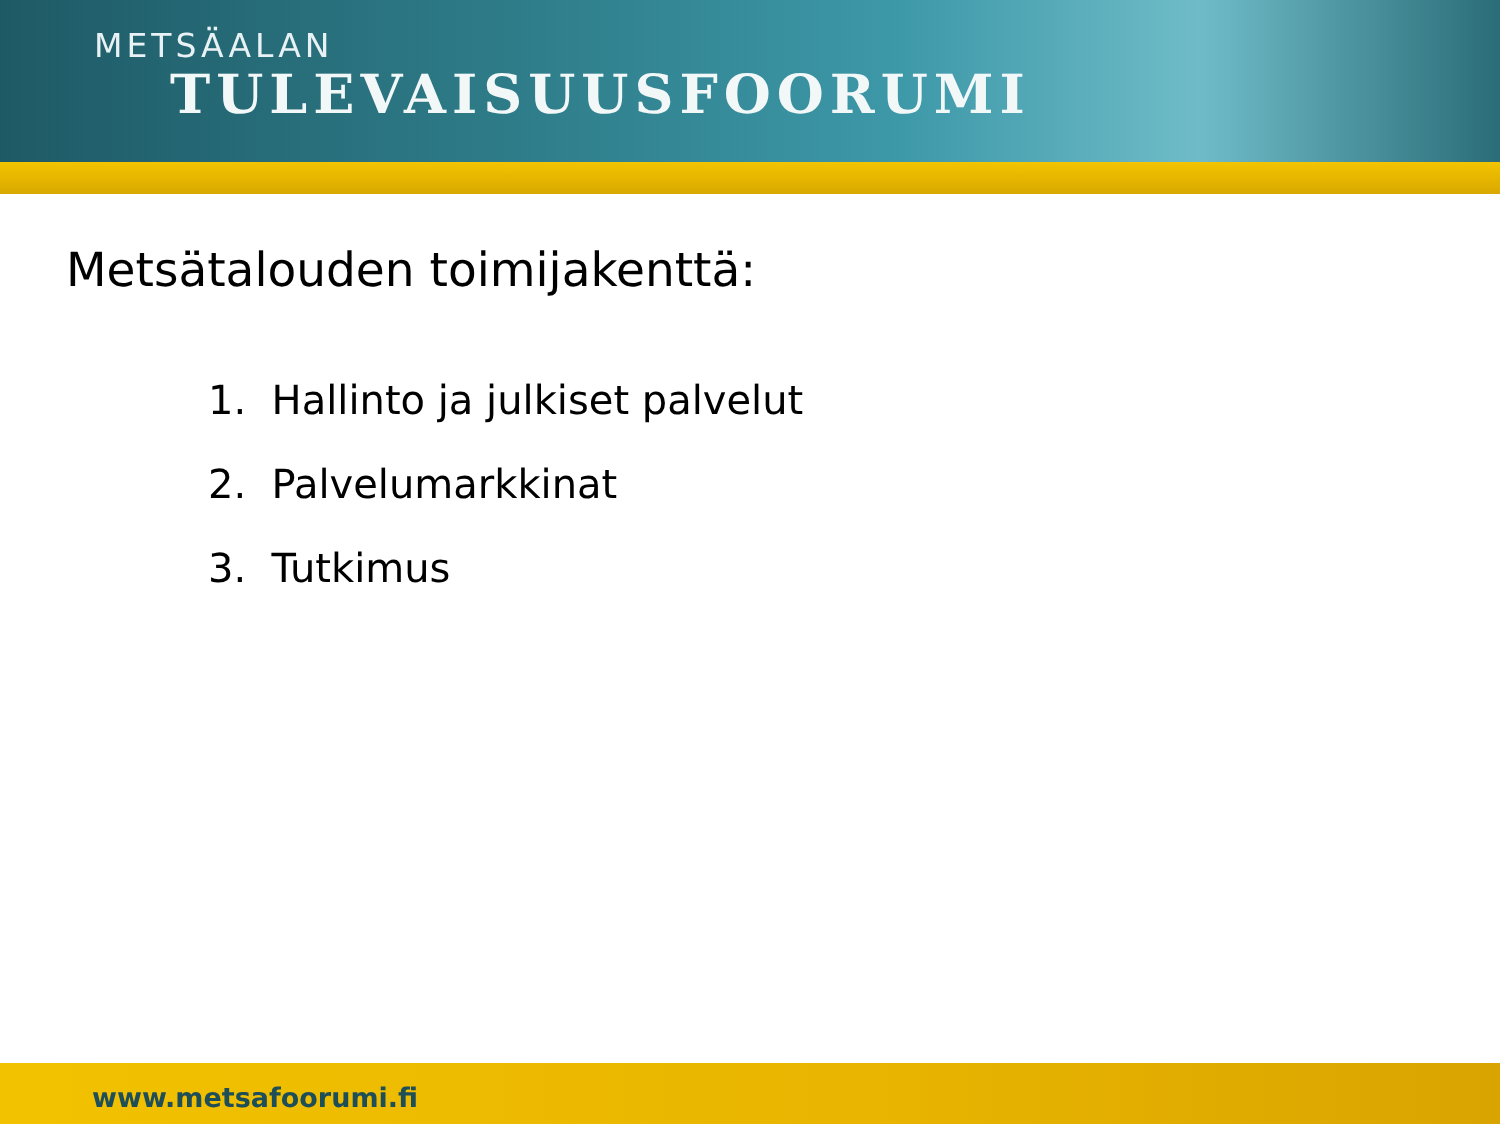METSÄALAN
TULEVAISUUSFOORUMI
Metsätalouden toimijakenttä:
1. Hallinto ja julkiset palvelut
2. Palvelumarkkinat
3. Tutkimus
www.metsafoorumi.fi